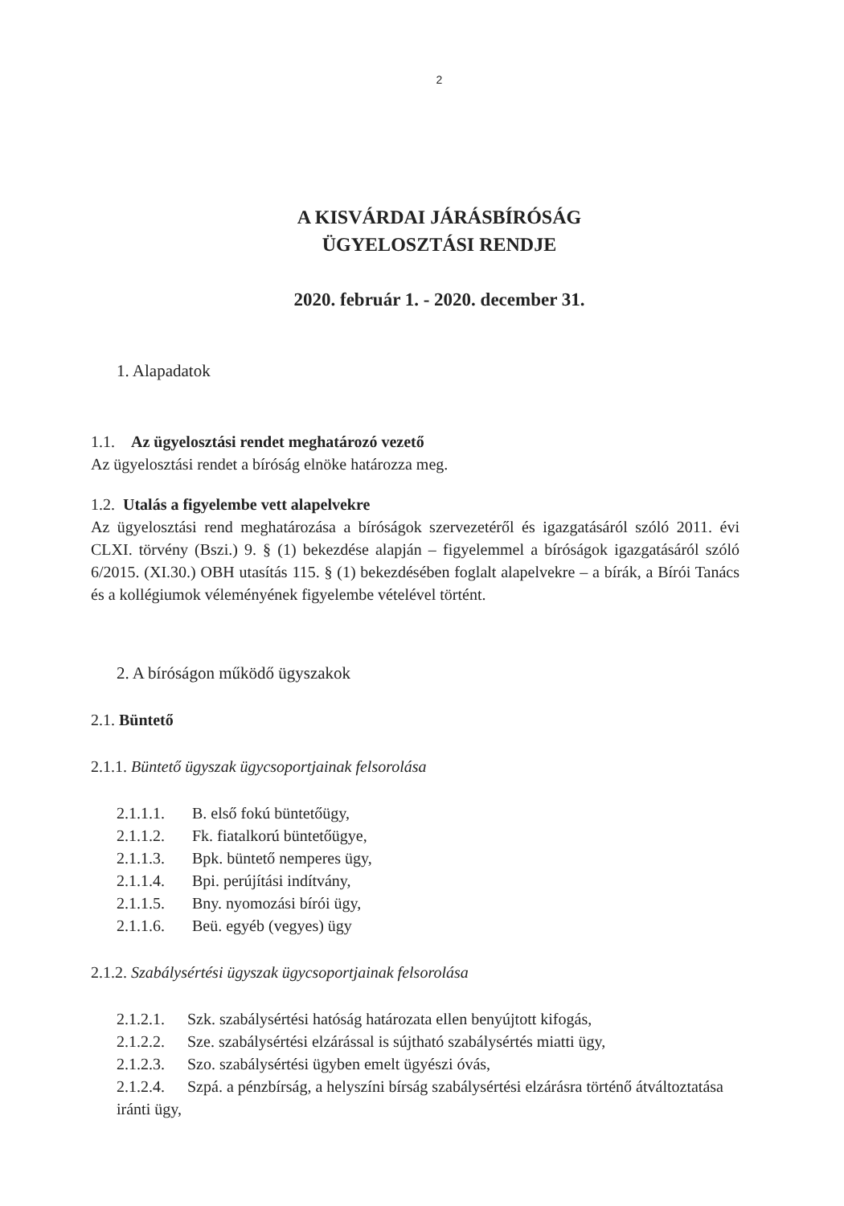2
A KISVÁRDAI JÁRÁSBÍRÓSÁG
ÜGYELOSZTÁSI RENDJE
2020. február 1. - 2020. december 31.
1. Alapadatok
1.1. Az ügyelosztási rendet meghatározó vezető
Az ügyelosztási rendet a bíróság elnöke határozza meg.
1.2. Utalás a figyelembe vett alapelvekre
Az ügyelosztási rend meghatározása a bíróságok szervezetéről és igazgatásáról szóló 2011. évi CLXI. törvény (Bszi.) 9. § (1) bekezdése alapján – figyelemmel a bíróságok igazgatásáról szóló 6/2015. (XI.30.) OBH utasítás 115. § (1) bekezdésében foglalt alapelvekre – a bírák, a Bírói Tanács és a kollégiumok véleményének figyelembe vételével történt.
2. A bíróságon működő ügyszakok
2.1. Büntető
2.1.1. Büntető ügyszak ügycsoportjainak felsorolása
2.1.1.1. B. első fokú büntetőügy,
2.1.1.2. Fk. fiatalkorú büntetőügye,
2.1.1.3. Bpk. büntető nemperes ügy,
2.1.1.4. Bpi. perújítási indítvány,
2.1.1.5. Bny. nyomozási bírói ügy,
2.1.1.6. Beü. egyéb (vegyes) ügy
2.1.2. Szabálysértési ügyszak ügycsoportjainak felsorolása
2.1.2.1. Szk. szabálysértési hatóság határozata ellen benyújtott kifogás,
2.1.2.2. Sze. szabálysértési elzárással is sújtható szabálysértés miatti ügy,
2.1.2.3. Szo. szabálysértési ügyben emelt ügyészi óvás,
2.1.2.4. Szpá. a pénzbírság, a helyszíni bírság szabálysértési elzárásra történő átváltoztatása iránti ügy,